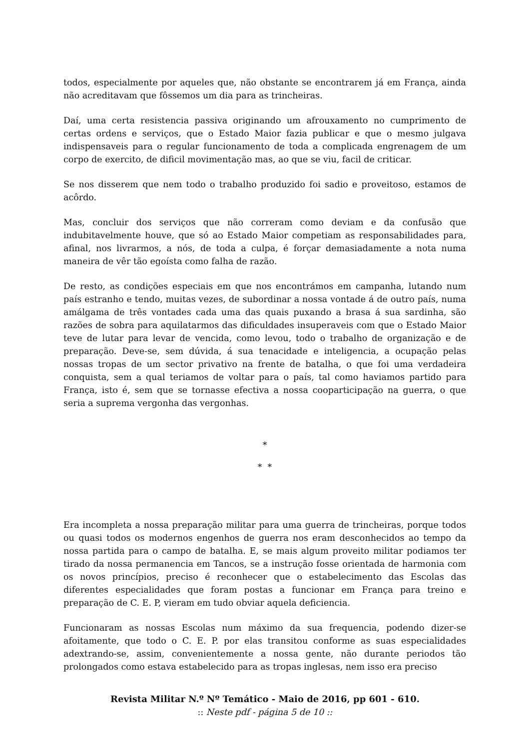todos, especialmente por aqueles que, não obstante se encontrarem já em França, ainda não acreditavam que fôssemos um dia para as trincheiras.
Daí, uma certa resistencia passiva originando um afrouxamento no cumprimento de certas ordens e serviços, que o Estado Maior fazia publicar e que o mesmo julgava indispensaveis para o regular funcionamento de toda a complicada engrenagem de um corpo de exercito, de dificil movimentação mas, ao que se viu, facil de criticar.
Se nos disserem que nem todo o trabalho produzido foi sadio e proveitoso, estamos de acôrdo.
Mas, concluir dos serviços que não correram como deviam e da confusão que indubitavelmente houve, que só ao Estado Maior competiam as responsabilidades para, afinal, nos livrarmos, a nós, de toda a culpa, é forçar demasiadamente a nota numa maneira de vêr tão egoísta como falha de razão.
De resto, as condições especiais em que nos encontrámos em campanha, lutando num país estranho e tendo, muitas vezes, de subordinar a nossa vontade á de outro país, numa amálgama de três vontades cada uma das quais puxando a brasa á sua sardinha, são razões de sobra para aquilatarmos das dificuldades insuperaveis com que o Estado Maior teve de lutar para levar de vencida, como levou, todo o trabalho de organização e de preparação. Deve-se, sem dúvida, á sua tenacidade e inteligencia, a ocupação pelas nossas tropas de um sector privativo na frente de batalha, o que foi uma verdadeira conquista, sem a qual teriamos de voltar para o país, tal como haviamos partido para França, isto é, sem que se tornasse efectiva a nossa cooparticipação na guerra, o que seria a suprema vergonha das vergonhas.
*
* *
Era incompleta a nossa preparação militar para uma guerra de trincheiras, porque todos ou quasi todos os modernos engenhos de guerra nos eram desconhecidos ao tempo da nossa partida para o campo de batalha. E, se mais algum proveito militar podiamos ter tirado da nossa permanencia em Tancos, se a instrução fosse orientada de harmonia com os novos princípios, preciso é reconhecer que o estabelecimento das Escolas das diferentes especialidades que foram postas a funcionar em França para treino e preparação de C. E. P, vieram em tudo obviar aquela deficiencia.
Funcionaram as nossas Escolas num máximo da sua frequencia, podendo dizer-se afoitamente, que todo o C. E. P. por elas transitou conforme as suas especialidades adextrando-se, assim, convenientemente a nossa gente, não durante periodos tão prolongados como estava estabelecido para as tropas inglesas, nem isso era preciso
Revista Militar N.º Nº Temático - Maio de 2016, pp 601 - 610.
:: Neste pdf - página 5 de 10 ::